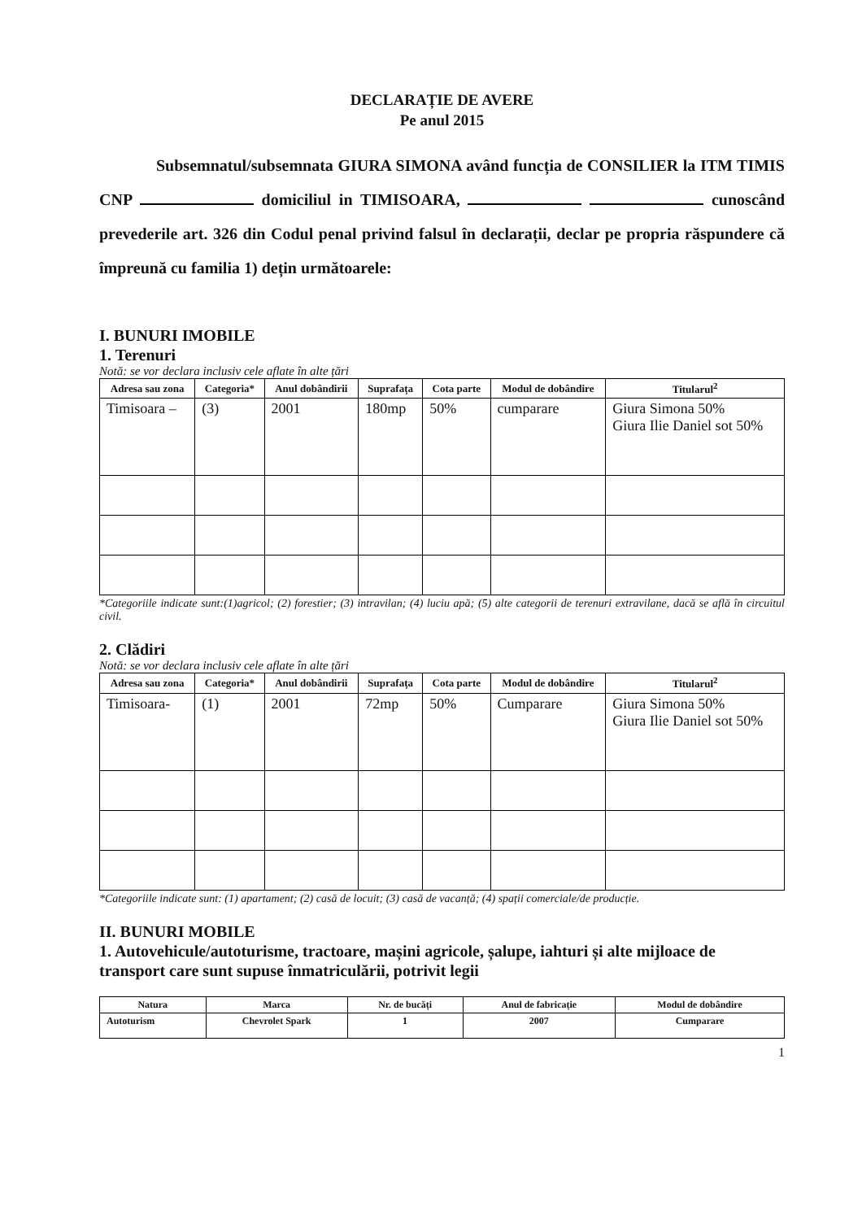DECLARAȚIE DE AVERE
Pe anul 2015
Subsemnatul/subsemnata GIURA SIMONA având funcția de CONSILIER la ITM TIMIS CNP domiciliul in TIMISOARA, cunoscând prevederile art. 326 din Codul penal privind falsul în declarații, declar pe propria răspundere că împreună cu familia 1) dețin următoarele:
I. BUNURI IMOBILE
1. Terenuri
Notă: se vor declara inclusiv cele aflate în alte țări
| Adresa sau zona | Categoria* | Anul dobândirii | Suprafața | Cota parte | Modul de dobândire | Titularul<sup>2</sup> |
| --- | --- | --- | --- | --- | --- | --- |
| Timisoara – | (3) | 2001 | 180mp | 50% | cumparare | Giura Simona 50% Giura Ilie Daniel sot 50% |
*Categoriile indicate sunt:(1)agricol; (2) forestier; (3) intravilan; (4) luciu apă; (5) alte categorii de terenuri extravilane, dacă se află în circuitul civil.
2. Clădiri
Notă: se vor declara inclusiv cele aflate în alte țări
| Adresa sau zona | Categoria* | Anul dobândirii | Suprafața | Cota parte | Modul de dobândire | Titularul<sup>2</sup> |
| --- | --- | --- | --- | --- | --- | --- |
| Timisoara- | (1) | 2001 | 72mp | 50% | Cumparare | Giura Simona 50% Giura Ilie Daniel sot 50% |
*Categoriile indicate sunt: (1) apartament; (2) casă de locuit; (3) casă de vacanță; (4) spații comerciale/de producție.
II. BUNURI MOBILE
1. Autovehicule/autoturisme, tractoare, mașini agricole, șalupe, iahturi și alte mijloace de transport care sunt supuse înmatriculării, potrivit legii
| Natura | Marca | Nr. de bucăți | Anul de fabricație | Modul de dobândire |
| --- | --- | --- | --- | --- |
| Autoturism | Chevrolet Spark | 1 | 2007 | Cumparare |
1